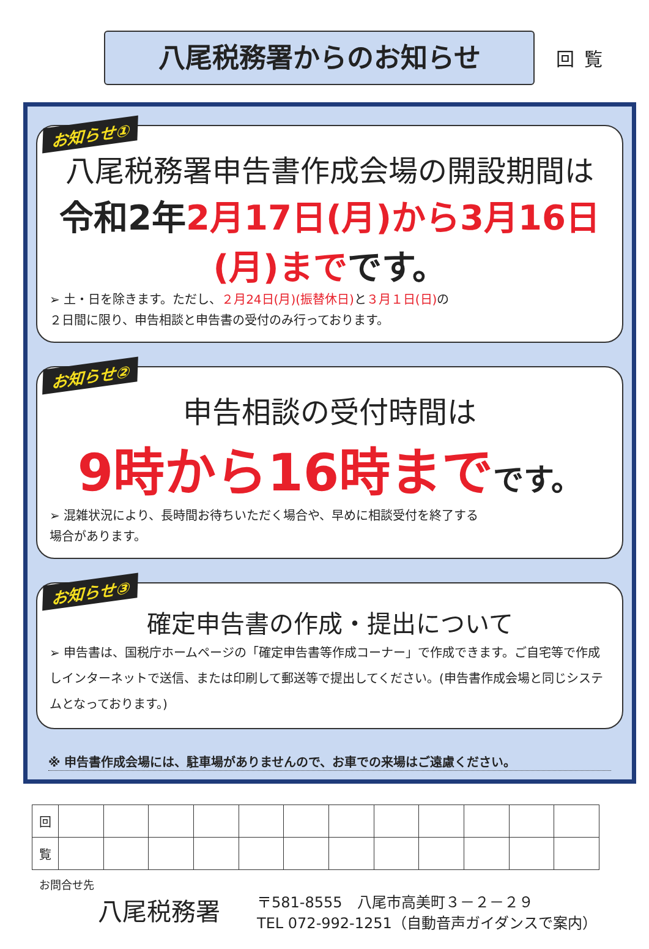回覧
八尾税務署からのお知らせ
お知らせ①
八尾税務署申告書作成会場の開設期間は
令和2年2月17日(月)から3月16日(月)までです。
➢ 土・日を除きます。ただし、２月24日(月)(振替休日) と３月１日(日) の
２日間に限り、申告相談と申告書の受付のみ行っております。
お知らせ②
申告相談の受付時間は
9時から16時までです。
➢ 混雑状況により、長時間お待ちいただく場合や、早めに相談受付を終了する
場合があります。
お知らせ③
確定申告書の作成・提出について
➢ 申告書は、国税庁ホームページの「確定申告書等作成コーナー」で作成できます。ご自宅等で作成しインターネットで送信、または印刷して郵送等で提出してください。(申告書作成会場と同じシステムとなっております。)
※ 申告書作成会場には、駐車場がありませんので、お車での来場はご遠慮ください。
| 回 | | | | | | | | | | | | |
| 覧 | | | | | | | | | | | | |
お問合せ先
八尾税務署
〒581-8555　八尾市高美町３－２－２９
TEL 072-992-1251（自動音声ガイダンスで案内）